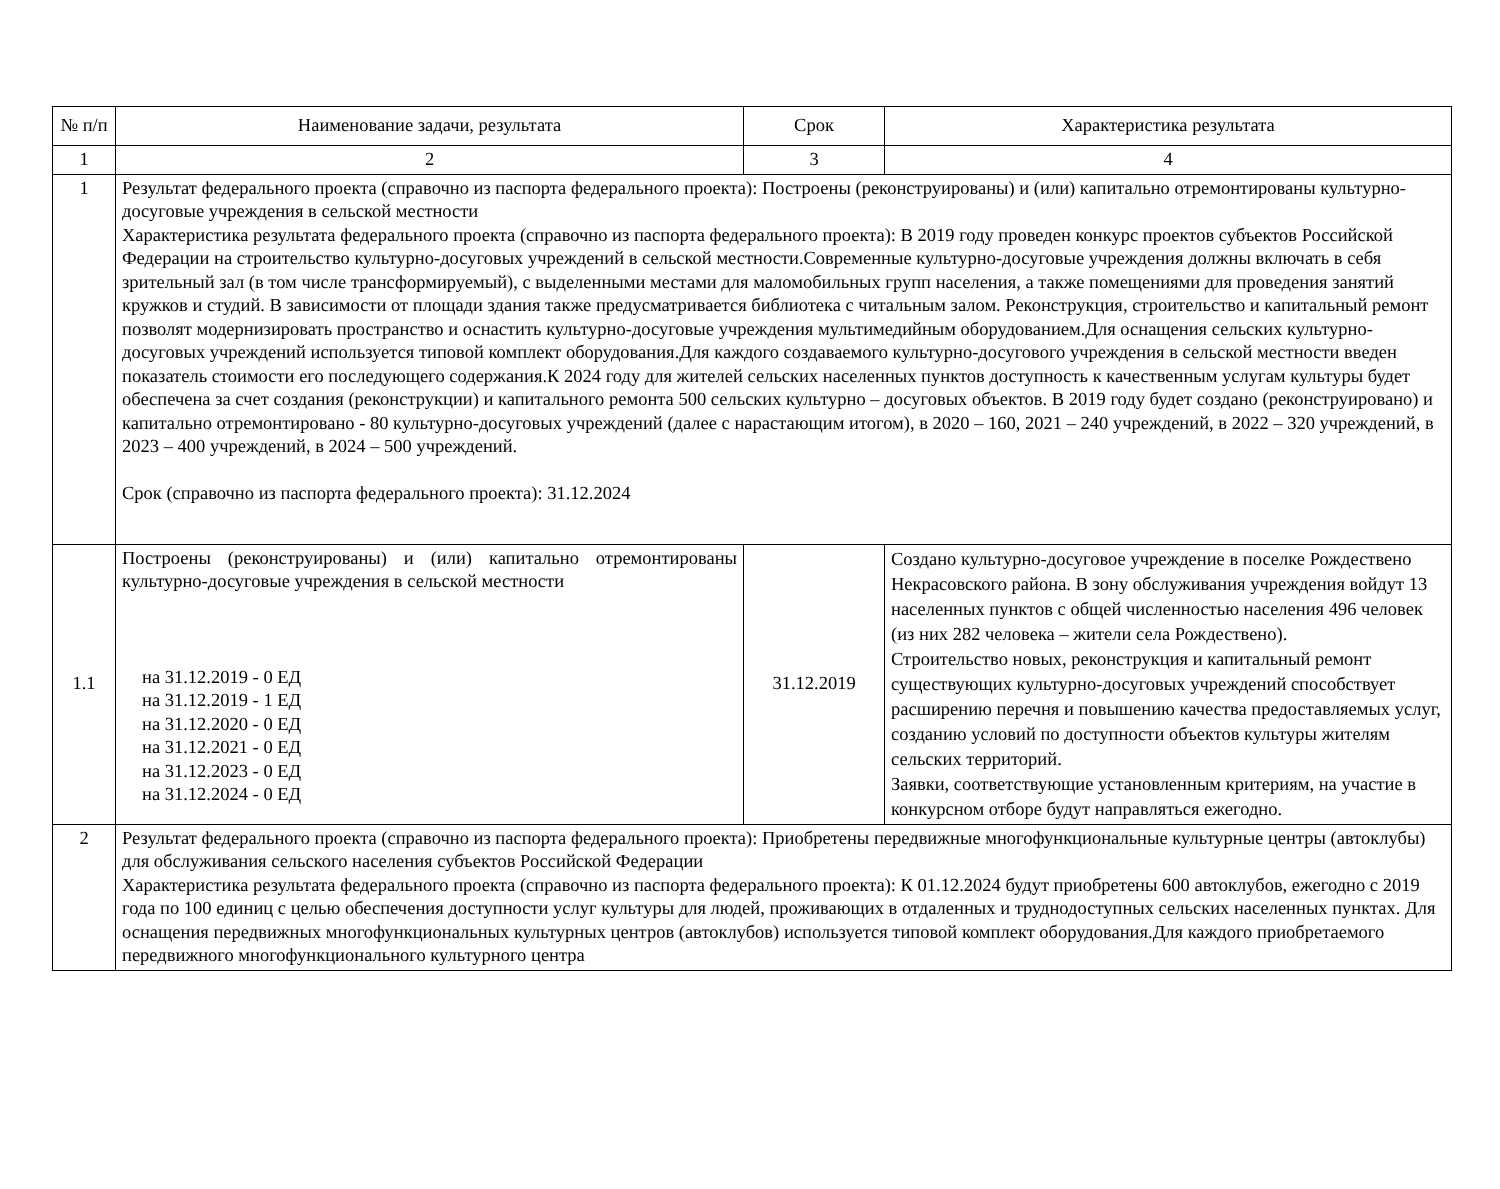| № п/п | Наименование задачи, результата | Срок | Характеристика результата |
| --- | --- | --- | --- |
| 1 | 2 | 3 | 4 |
| 1 | Результат федерального проекта (справочно из паспорта федерального проекта): Построены (реконструированы) и (или) капитально отремонтированы культурно-досуговые учреждения в сельской местности Характеристика результата федерального проекта (справочно из паспорта федерального проекта): В 2019 году проведен конкурс проектов субъектов Российской Федерации на строительство культурно-досуговых учреждений в сельской местности.Современные культурно-досуговые учреждения должны включать в себя зрительный зал (в том числе трансформируемый), с выделенными местами для маломобильных групп населения, а также помещениями для проведения занятий кружков и студий. В зависимости от площади здания также предусматривается библиотека с читальным залом. Реконструкция, строительство и капитальный ремонт позволят модернизировать пространство и оснастить культурно-досуговые учреждения мультимедийным оборудованием.Для оснащения сельских культурно-досуговых учреждений используется типовой комплект оборудования.Для каждого создаваемого культурно-досугового учреждения в сельской местности введен показатель стоимости его последующего содержания.К 2024 году для жителей сельских населенных пунктов доступность к качественным услугам культуры будет обеспечена за счет создания (реконструкции) и капитального ремонта 500 сельских культурно – досуговых объектов. В 2019 году будет создано (реконструировано) и капитально отремонтировано - 80 культурно-досуговых учреждений (далее с нарастающим итогом), в 2020 – 160, 2021 – 240 учреждений, в 2022 – 320 учреждений, в 2023 – 400 учреждений, в 2024 – 500 учреждений. Срок (справочно из паспорта федерального проекта): 31.12.2024 | | |
| 1.1 | Построены (реконструированы) и (или) капитально отремонтированы культурно-досуговые учреждения в сельской местности на 31.12.2019 - 0 ЕД на 31.12.2019 - 1 ЕД на 31.12.2020 - 0 ЕД на 31.12.2021 - 0 ЕД на 31.12.2023 - 0 ЕД на 31.12.2024 - 0 ЕД | 31.12.2019 | Создано культурно-досуговое учреждение в поселке Рождествено Некрасовского района. В зону обслуживания учреждения войдут 13 населенных пунктов с общей численностью населения 496 человек (из них 282 человека – жители села Рождествено). Строительство новых, реконструкция и капитальный ремонт существующих культурно-досуговых учреждений способствует расширению перечня и повышению качества предоставляемых услуг, созданию условий по доступности объектов культуры жителям сельских территорий. Заявки, соответствующие установленным критериям, на участие в конкурсном отборе будут направляться ежегодно. |
| 2 | Результат федерального проекта (справочно из паспорта федерального проекта): Приобретены передвижные многофункциональные культурные центры (автоклубы) для обслуживания сельского населения субъектов Российской Федерации Характеристика результата федерального проекта (справочно из паспорта федерального проекта): К 01.12.2024 будут приобретены 600 автоклубов, ежегодно с 2019 года по 100 единиц с целью обеспечения доступности услуг культуры для людей, проживающих в отдаленных и труднодоступных сельских населенных пунктах. Для оснащения передвижных многофункциональных культурных центров (автоклубов) используется типовой комплект оборудования.Для каждого приобретаемого передвижного многофункционального культурного центра | | |